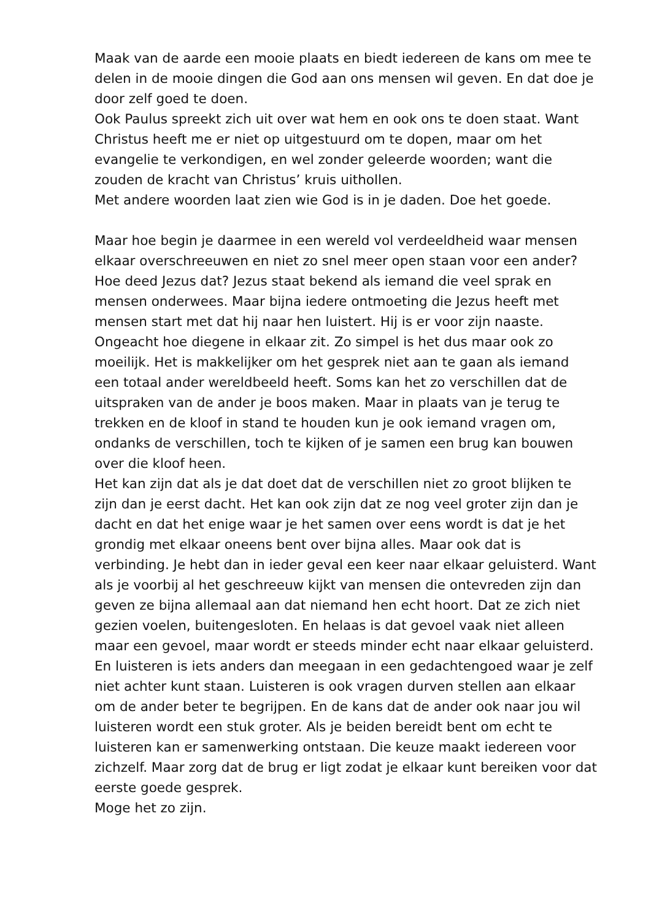Maak van de aarde een mooie plaats en biedt iedereen de kans om mee te delen in de mooie dingen die God aan ons mensen wil geven. En dat doe je door zelf goed te doen.
Ook Paulus spreekt zich uit over wat hem en ook ons te doen staat. Want Christus heeft me er niet op uitgestuurd om te dopen, maar om het evangelie te verkondigen, en wel zonder geleerde woorden; want die zouden de kracht van Christus’ kruis uithollen.
Met andere woorden laat zien wie God is in je daden. Doe het goede.
Maar hoe begin je daarmee in een wereld vol verdeeldheid waar mensen elkaar overschreeuwen en niet zo snel meer open staan voor een ander? Hoe deed Jezus dat? Jezus staat bekend als iemand die veel sprak en mensen onderwees. Maar bijna iedere ontmoeting die Jezus heeft met mensen start met dat hij naar hen luistert. Hij is er voor zijn naaste. Ongeacht hoe diegene in elkaar zit. Zo simpel is het dus maar ook zo moeilijk. Het is makkelijker om het gesprek niet aan te gaan als iemand een totaal ander wereldbeeld heeft. Soms kan het zo verschillen dat de uitspraken van de ander je boos maken. Maar in plaats van je terug te trekken en de kloof in stand te houden kun je ook iemand vragen om, ondanks de verschillen, toch te kijken of je samen een brug kan bouwen over die kloof heen.
Het kan zijn dat als je dat doet dat de verschillen niet zo groot blijken te zijn dan je eerst dacht. Het kan ook zijn dat ze nog veel groter zijn dan je dacht en dat het enige waar je het samen over eens wordt is dat je het grondig met elkaar oneens bent over bijna alles. Maar ook dat is verbinding. Je hebt dan in ieder geval een keer naar elkaar geluisterd. Want als je voorbij al het geschreeuw kijkt van mensen die ontevreden zijn dan geven ze bijna allemaal aan dat niemand hen echt hoort. Dat ze zich niet gezien voelen, buitengesloten. En helaas is dat gevoel vaak niet alleen maar een gevoel, maar wordt er steeds minder echt naar elkaar geluisterd. En luisteren is iets anders dan meegaan in een gedachtengoed waar je zelf niet achter kunt staan. Luisteren is ook vragen durven stellen aan elkaar om de ander beter te begrijpen. En de kans dat de ander ook naar jou wil luisteren wordt een stuk groter. Als je beiden bereidt bent om echt te luisteren kan er samenwerking ontstaan. Die keuze maakt iedereen voor zichzelf. Maar zorg dat de brug er ligt zodat je elkaar kunt bereiken voor dat eerste goede gesprek.
Moge het zo zijn.